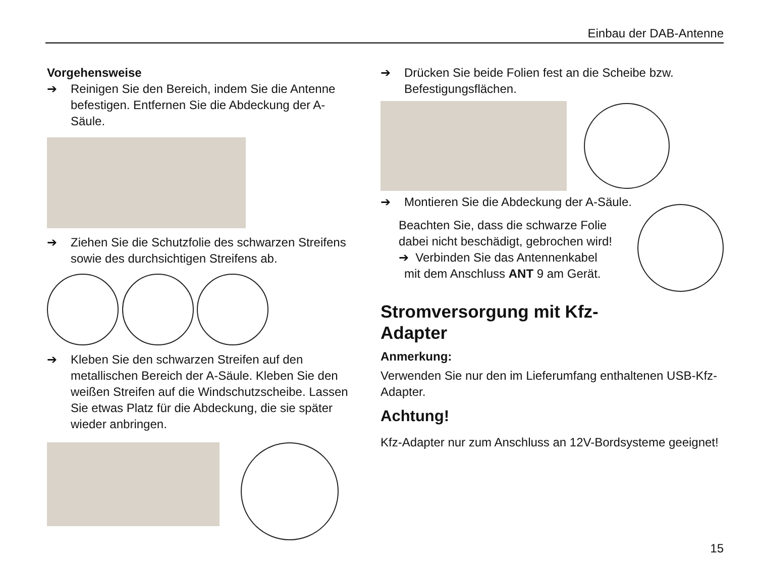Einbau der DAB-Antenne
Vorgehensweise
➔ Reinigen Sie den Bereich, indem Sie die Antenne befestigen. Entfernen Sie die Abdeckung der A-Säule.
➔ Ziehen Sie die Schutzfolie des schwarzen Streifens sowie des durchsichtigen Streifens ab.
➔ Kleben Sie den schwarzen Streifen auf den metallischen Bereich der A-Säule. Kleben Sie den weißen Streifen auf die Windschutzscheibe. Lassen Sie etwas Platz für die Abdeckung, die sie später wieder anbringen.
➔ Drücken Sie beide Folien fest an die Scheibe bzw. Befestigungsflächen.
➔ Montieren Sie die Abdeckung der A-Säule.
Beachten Sie, dass die schwarze Folie dabei nicht beschädigt, gebrochen wird!
➔ Verbinden Sie das Antennenkabel
mit dem Anschluss ANT 9 am Gerät.
Stromversorgung mit Kfz-
Adapter
Anmerkung:
Verwenden Sie nur den im Lieferumfang enthaltenen USB-Kfz-Adapter.
Achtung!
Kfz-Adapter nur zum Anschluss an 12V-Bordsysteme geeignet!
15